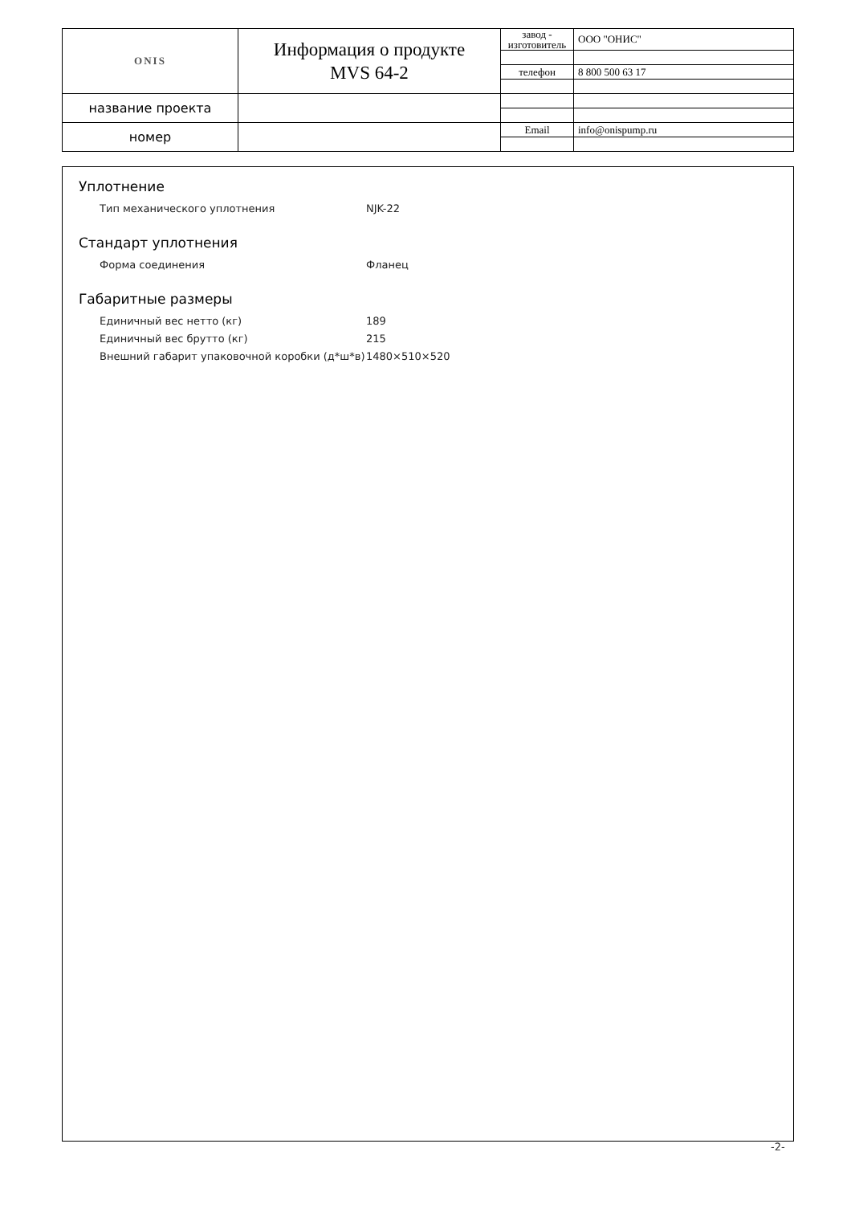| ONIS | Информация о продукте MVS 64-2 | завод - изготовитель | ООО "ОНИС" |
| | | телефон | 8 800 500 63 17 |
| название проекта | | | |
| номер | | Email | info@onispump.ru |
Уплотнение
| Тип механического уплотнения | NJK-22 |
Стандарт уплотнения
| Форма соединения | Фланец |
Габаритные размеры
| Единичный вес нетто (кг) | 189 |
| Единичный вес брутто (кг) | 215 |
| Внешний габарит упаковочной коробки (д*ш*в) | 1480×510×520 |
-2-